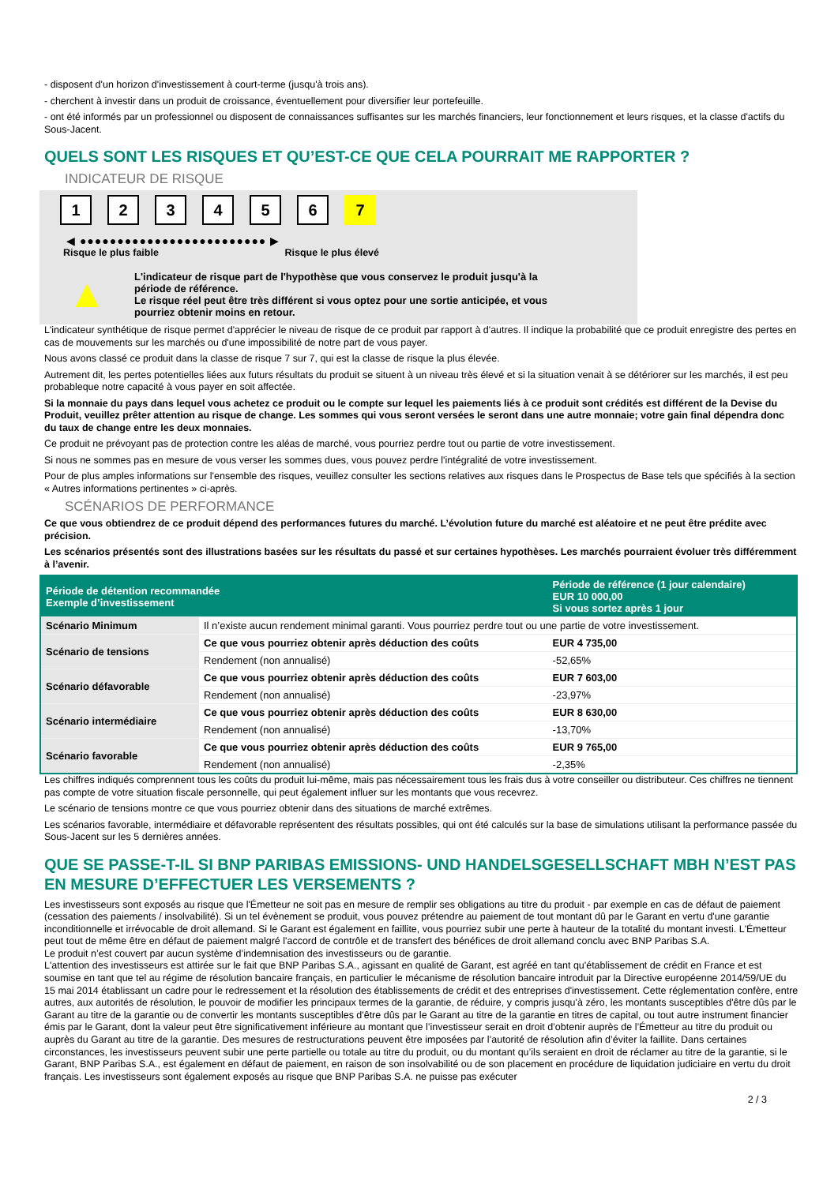- disposent d'un horizon d'investissement à court-terme (jusqu'à trois ans).
- cherchent à investir dans un produit de croissance, éventuellement pour diversifier leur portefeuille.
- ont été informés par un professionnel ou disposent de connaissances suffisantes sur les marchés financiers, leur fonctionnement et leurs risques, et la classe d'actifs du Sous-Jacent.
QUELS SONT LES RISQUES ET QU’EST-CE QUE CELA POURRAIT ME RAPPORTER ?
INDICATEUR DE RISQUE
1 2 3 4 5 6 7
◀ ●●●●●●●●●●●●●●●●●●●●●●●●● ▶
Risque le plus faible Risque le plus élevé
▲
L'indicateur de risque part de l'hypothèse que vous conservez le produit jusqu'à la
période de référence.
Le risque réel peut être très différent si vous optez pour une sortie anticipée, et vous
pourriez obtenir moins en retour.
L'indicateur synthétique de risque permet d'apprécier le niveau de risque de ce produit par rapport à d'autres. Il indique la probabilité que ce produit enregistre des pertes en cas de mouvements sur les marchés ou d'une impossibilité de notre part de vous payer.
Nous avons classé ce produit dans la classe de risque 7 sur 7, qui est la classe de risque la plus élevée.
Autrement dit, les pertes potentielles liées aux futurs résultats du produit se situent à un niveau très élevé et si la situation venait à se détériorer sur les marchés, il est peu probableque notre capacité à vous payer en soit affectée.
Si la monnaie du pays dans lequel vous achetez ce produit ou le compte sur lequel les paiements liés à ce produit sont crédités est différent de la Devise du Produit, veuillez prêter attention au risque de change. Les sommes qui vous seront versées le seront dans une autre monnaie; votre gain final dépendra donc du taux de change entre les deux monnaies.
Ce produit ne prévoyant pas de protection contre les aléas de marché, vous pourriez perdre tout ou partie de votre investissement.
Si nous ne sommes pas en mesure de vous verser les sommes dues, vous pouvez perdre l'intégralité de votre investissement.
Pour de plus amples informations sur l'ensemble des risques, veuillez consulter les sections relatives aux risques dans le Prospectus de Base tels que spécifiés à la section « Autres informations pertinentes » ci-après.
SCÉNARIOS DE PERFORMANCE
Ce que vous obtiendrez de ce produit dépend des performances futures du marché. L’évolution future du marché est aléatoire et ne peut être prédite avec précision.
Les scénarios présentés sont des illustrations basées sur les résultats du passé et sur certaines hypothèses. Les marchés pourraient évoluer très différemment à l’avenir.
| Période de détention recommandée Exemple d’investissement | | Période de référence (1 jour calendaire) EUR 10 000,00 Si vous sortez après 1 jour |
| --- | --- | --- |
| Scénario Minimum | Il n’existe aucun rendement minimal garanti. Vous pourriez perdre tout ou une partie de votre investissement. | |
| Scénario de tensions | Ce que vous pourriez obtenir après déduction des coûts | EUR 4 735,00 |
| | Rendement (non annualisé) | -52,65% |
| Scénario défavorable | Ce que vous pourriez obtenir après déduction des coûts | EUR 7 603,00 |
| | Rendement (non annualisé) | -23,97% |
| Scénario intermédiaire | Ce que vous pourriez obtenir après déduction des coûts | EUR 8 630,00 |
| | Rendement (non annualisé) | -13,70% |
| Scénario favorable | Ce que vous pourriez obtenir après déduction des coûts | EUR 9 765,00 |
| | Rendement (non annualisé) | -2,35% |
Les chiffres indiqués comprennent tous les coûts du produit lui-même, mais pas nécessairement tous les frais dus à votre conseiller ou distributeur. Ces chiffres ne tiennent pas compte de votre situation fiscale personnelle, qui peut également influer sur les montants que vous recevrez.
Le scénario de tensions montre ce que vous pourriez obtenir dans des situations de marché extrêmes.
Les scénarios favorable, intermédiaire et défavorable représentent des résultats possibles, qui ont été calculés sur la base de simulations utilisant la performance passée du Sous-Jacent sur les 5 dernières années.
QUE SE PASSE-T-IL SI BNP PARIBAS EMISSIONS- UND HANDELSGESELLSCHAFT MBH N’EST PAS EN MESURE D’EFFECTUER LES VERSEMENTS ?
Les investisseurs sont exposés au risque que l'Émetteur ne soit pas en mesure de remplir ses obligations au titre du produit - par exemple en cas de défaut de paiement (cessation des paiements / insolvabilité). Si un tel évènement se produit, vous pouvez prétendre au paiement de tout montant dû par le Garant en vertu d'une garantie inconditionnelle et irrévocable de droit allemand. Si le Garant est également en faillite, vous pourriez subir une perte à hauteur de la totalité du montant investi. L'Émetteur peut tout de même être en défaut de paiement malgré l'accord de contrôle et de transfert des bénéfices de droit allemand conclu avec BNP Paribas S.A.
Le produit n’est couvert par aucun système d’indemnisation des investisseurs ou de garantie.
L'attention des investisseurs est attirée sur le fait que BNP Paribas S.A., agissant en qualité de Garant, est agréé en tant qu'établissement de crédit en France et est soumise en tant que tel au régime de résolution bancaire français, en particulier le mécanisme de résolution bancaire introduit par la Directive européenne 2014/59/UE du 15 mai 2014 établissant un cadre pour le redressement et la résolution des établissements de crédit et des entreprises d'investissement. Cette réglementation confère, entre autres, aux autorités de résolution, le pouvoir de modifier les principaux termes de la garantie, de réduire, y compris jusqu'à zéro, les montants susceptibles d'être dûs par le Garant au titre de la garantie ou de convertir les montants susceptibles d'être dûs par le Garant au titre de la garantie en titres de capital, ou tout autre instrument financier émis par le Garant, dont la valeur peut être significativement inférieure au montant que l’investisseur serait en droit d’obtenir auprès de l’Émetteur au titre du produit ou auprès du Garant au titre de la garantie. Des mesures de restructurations peuvent être imposées par l’autorité de résolution afin d’éviter la faillite. Dans certaines circonstances, les investisseurs peuvent subir une perte partielle ou totale au titre du produit, ou du montant qu’ils seraient en droit de réclamer au titre de la garantie, si le Garant, BNP Paribas S.A., est également en défaut de paiement, en raison de son insolvabilité ou de son placement en procédure de liquidation judiciaire en vertu du droit français. Les investisseurs sont également exposés au risque que BNP Paribas S.A. ne puisse pas exécuter
2 / 3